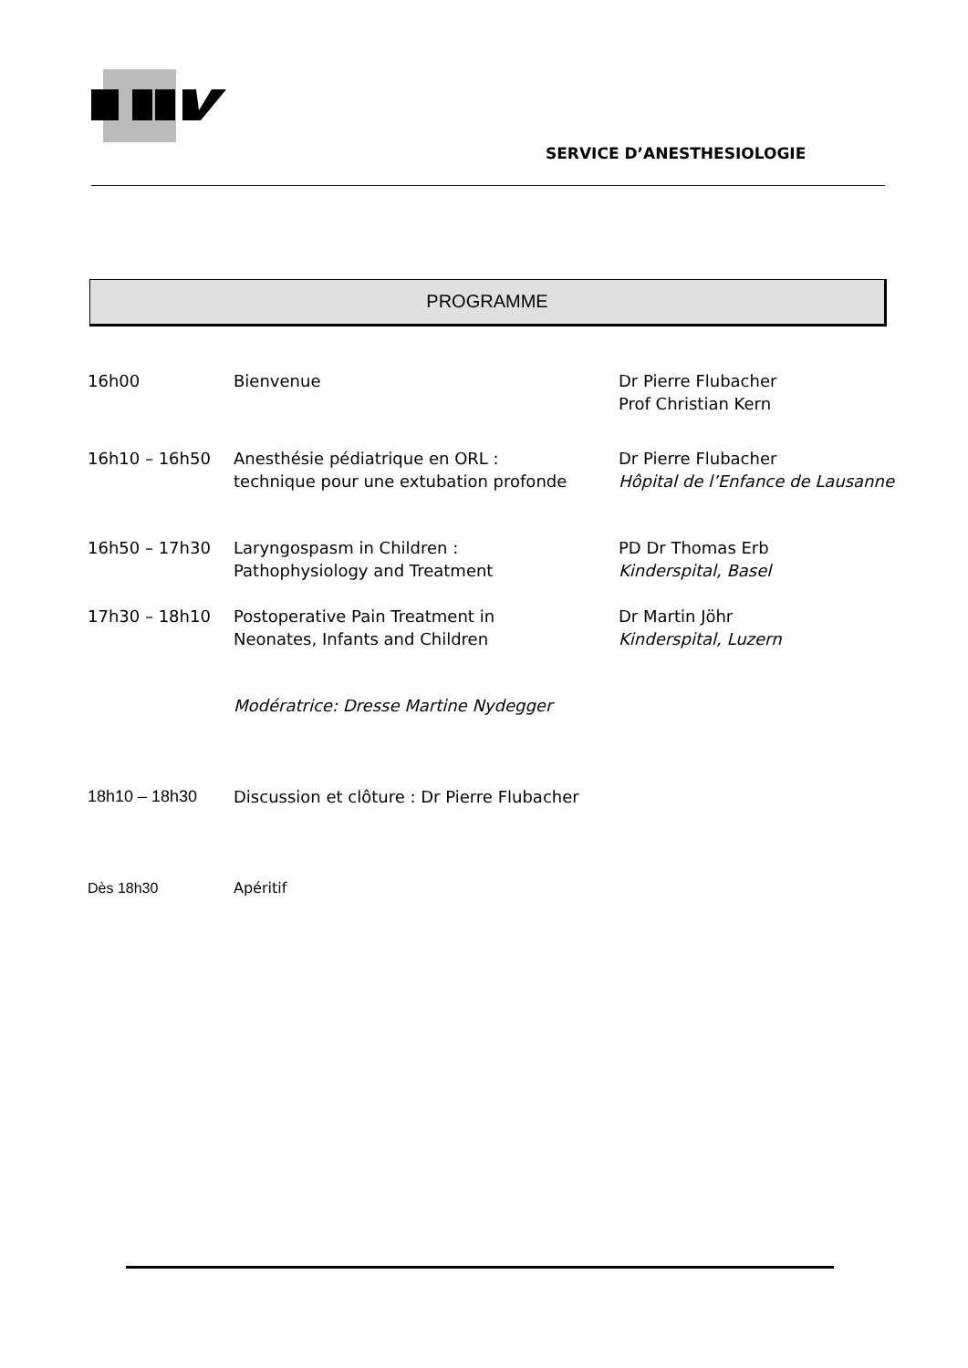SERVICE D’ANESTHESIOLOGIE
PROGRAMME
| 16h00 | Bienvenue | Dr Pierre Flubacher Prof Christian Kern |
| 16h10 – 16h50 | Anesthésie pédiatrique en ORL : technique pour une extubation profonde | Dr Pierre Flubacher Hôpital de l’Enfance de Lausanne |
| 16h50 – 17h30 | Laryngospasm in Children : Pathophysiology and Treatment | PD Dr Thomas Erb Kinderspital, Basel |
| 17h30 – 18h10 | Postoperative Pain Treatment in Neonates, Infants and Children | Dr Martin Jöhr Kinderspital, Luzern |
| | Modératrice: Dresse Martine Nydegger | |
| 18h10 – 18h30 | Discussion et clôture : Dr Pierre Flubacher | |
| Dès 18h30 | Apéritif | |